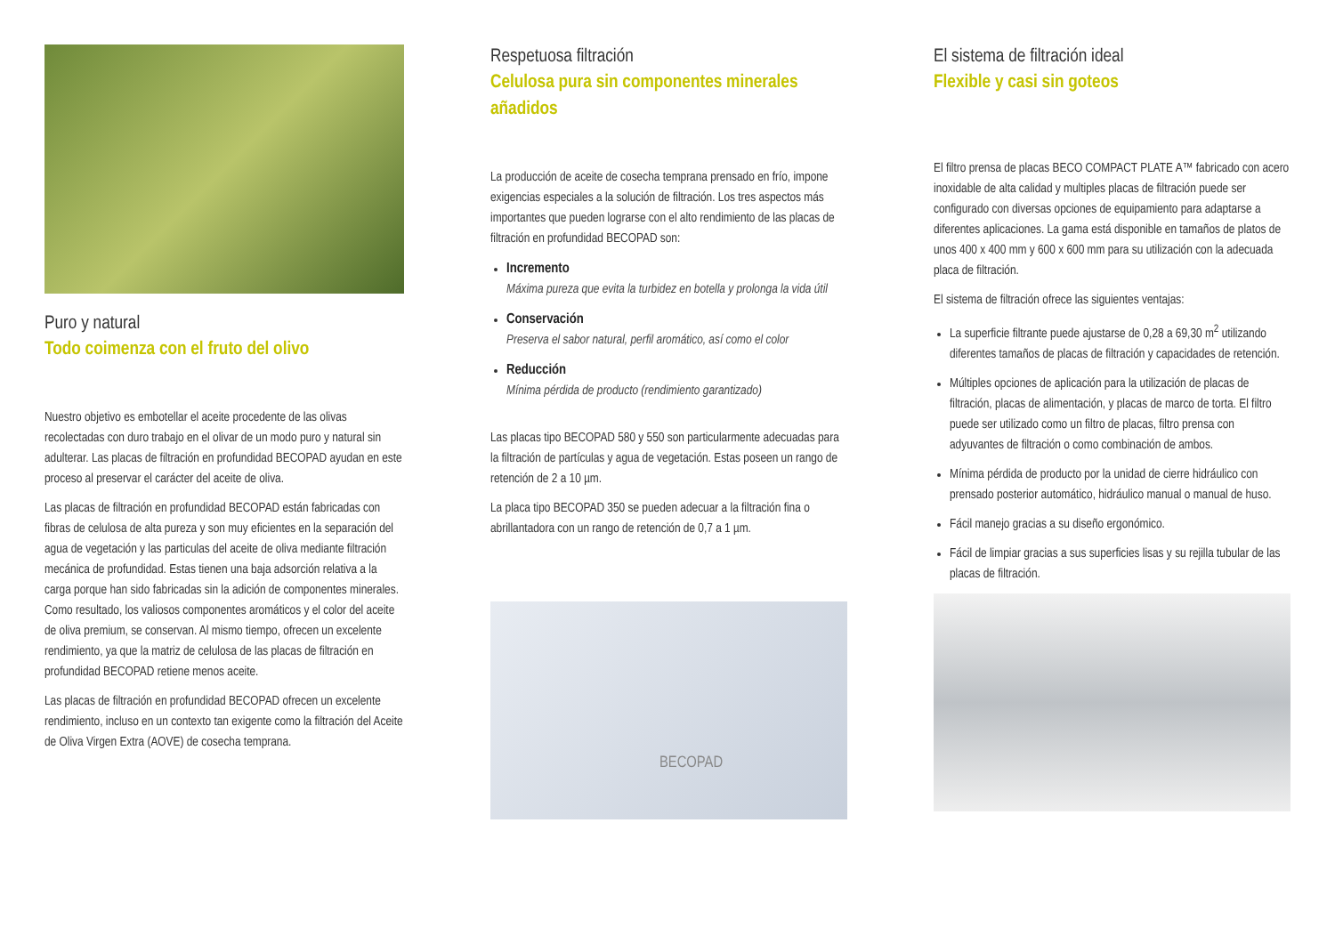Puro y natural
Todo coimenza con el fruto del olivo
Nuestro objetivo es embotellar el aceite procedente de las olivas recolectadas con duro trabajo en el olivar de un modo puro y natural sin adulterar. Las placas de filtración en profundidad BECOPAD ayudan en este proceso al preservar el carácter del aceite de oliva.
Las placas de filtración en profundidad BECOPAD están fabricadas con fibras de celulosa de alta pureza y son muy eficientes en la separación del agua de vegetación y las particulas del aceite de oliva mediante filtración mecánica de profundidad. Estas tienen una baja adsorción relativa a la carga porque han sido fabricadas sin la adición de componentes minerales. Como resultado, los valiosos componentes aromáticos y el color del aceite de oliva premium, se conservan. Al mismo tiempo, ofrecen un excelente rendimiento, ya que la matriz de celulosa de las placas de filtración en profundidad BECOPAD retiene menos aceite.
Las placas de filtración en profundidad BECOPAD ofrecen un excelente rendimiento, incluso en un contexto tan exigente como la filtración del Aceite de Oliva Virgen Extra (AOVE) de cosecha temprana.
Respetuosa filtración
Celulosa pura sin componentes minerales añadidos
La producción de aceite de cosecha temprana prensado en frío, impone exigencias especiales a la solución de filtración. Los tres aspectos más importantes que pueden lograrse con el alto rendimiento de las placas de filtración en profundidad BECOPAD son:
Incremento
Máxima pureza que evita la turbidez en botella y prolonga la vida útil
Conservación
Preserva el sabor natural, perfil aromático, así como el color
Reducción
Mínima pérdida de producto (rendimiento garantizado)
Las placas tipo BECOPAD 580 y 550 son particularmente adecuadas para la filtración de partículas y agua de vegetación. Estas poseen un rango de retención de 2 a 10 µm.
La placa tipo BECOPAD 350 se pueden adecuar a la filtración fina o abrillantadora con un rango de retención de 0,7 a 1 µm.
BECOPAD
El sistema de filtración ideal
Flexible y casi sin goteos
El filtro prensa de placas BECO COMPACT PLATE A™ fabricado con acero inoxidable de alta calidad y multiples placas de filtración puede ser configurado con diversas opciones de equipamiento para adaptarse a diferentes aplicaciones. La gama está disponible en tamaños de platos de unos 400 x 400 mm y 600 x 600 mm para su utilización con la adecuada placa de filtración.
El sistema de filtración ofrece las siguientes ventajas:
La superficie filtrante puede ajustarse de 0,28 a 69,30 m<sup>2</sup> utilizando diferentes tamaños de placas de filtración y capacidades de retención.
Múltiples opciones de aplicación para la utilización de placas de filtración, placas de alimentación, y placas de marco de torta. El filtro puede ser utilizado como un filtro de placas, filtro prensa con adyuvantes de filtración o como combinación de ambos.
Mínima pérdida de producto por la unidad de cierre hidráulico con prensado posterior automático, hidráulico manual o manual de huso.
Fácil manejo gracias a su diseño ergonómico.
Fácil de limpiar gracias a sus superficies lisas y su rejilla tubular de las placas de filtración.